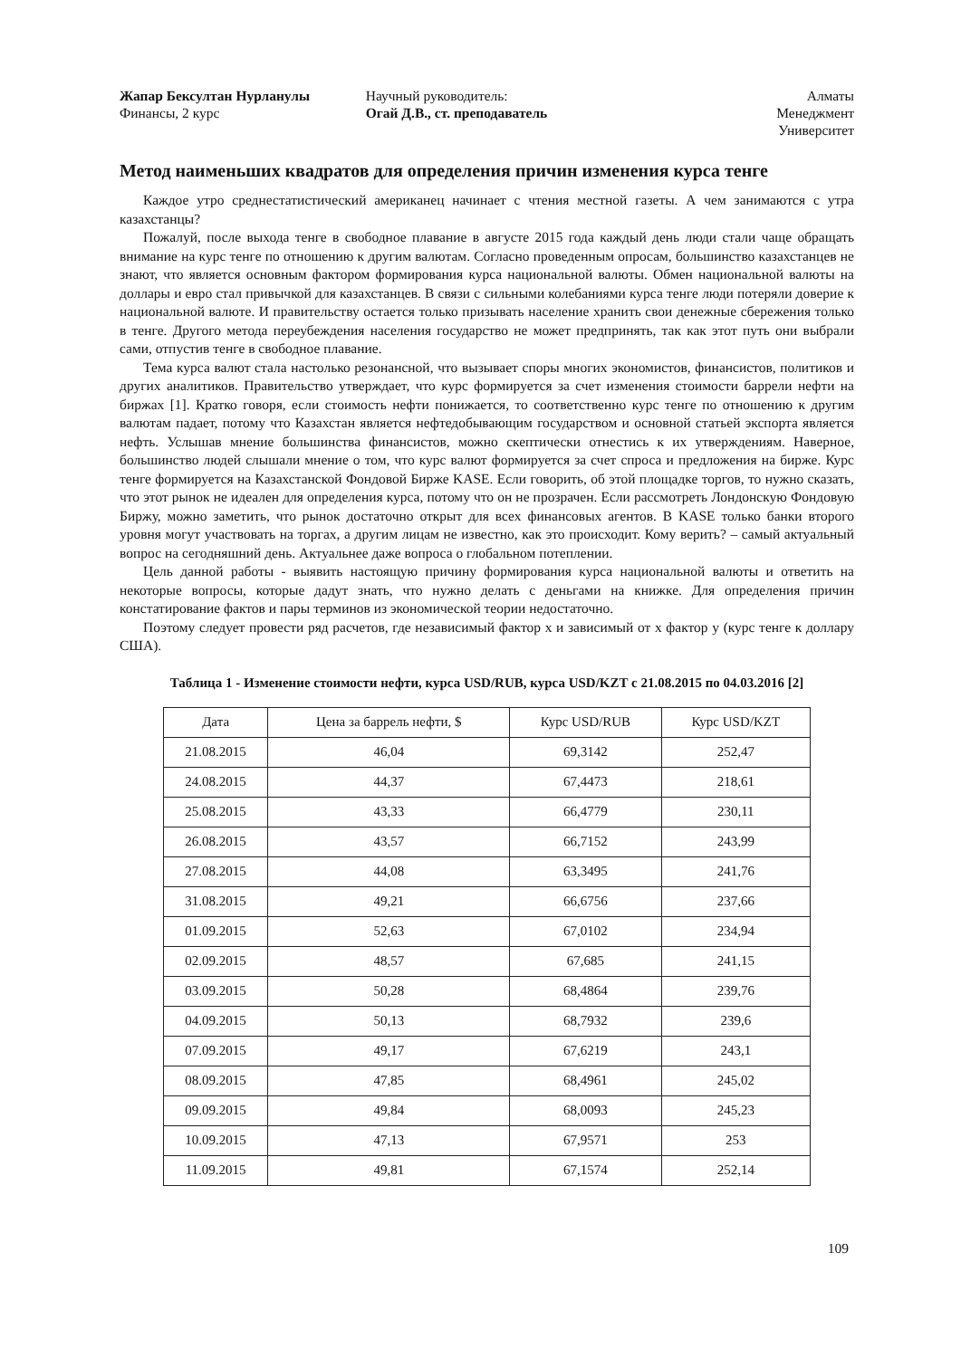Жапар Бексултан Нурланулы
Финансы, 2 курс
Научный руководитель:
Огай Д.В., ст. преподаватель
Алматы
Менеджмент
Университет
Метод наименьших квадратов для определения причин изменения курса тенге
Каждое утро среднестатистический американец начинает с чтения местной газеты. А чем занимаются с утра казахстанцы?
Пожалуй, после выхода тенге в свободное плавание в августе 2015 года каждый день люди стали чаще обращать внимание на курс тенге по отношению к другим валютам. Согласно проведенным опросам, большинство казахстанцев не знают, что является основным фактором формирования курса национальной валюты. Обмен национальной валюты на доллары и евро стал привычкой для казахстанцев. В связи с сильными колебаниями курса тенге люди потеряли доверие к национальной валюте. И правительству остается только призывать население хранить свои денежные сбережения только в тенге. Другого метода переубеждения населения государство не может предпринять, так как этот путь они выбрали сами, отпустив тенге в свободное плавание.
Тема курса валют стала настолько резонансной, что вызывает споры многих экономистов, финансистов, политиков и других аналитиков. Правительство утверждает, что курс формируется за счет изменения стоимости баррели нефти на биржах [1]. Кратко говоря, если стоимость нефти понижается, то соответственно курс тенге по отношению к другим валютам падает, потому что Казахстан является нефтедобывающим государством и основной статьей экспорта является нефть. Услышав мнение большинства финансистов, можно скептически отнестись к их утверждениям. Наверное, большинство людей слышали мнение о том, что курс валют формируется за счет спроса и предложения на бирже. Курс тенге формируется на Казахстанской Фондовой Бирже KASE. Если говорить, об этой площадке торгов, то нужно сказать, что этот рынок не идеален для определения курса, потому что он не прозрачен. Если рассмотреть Лондонскую Фондовую Биржу, можно заметить, что рынок достаточно открыт для всех финансовых агентов. В KASE только банки второго уровня могут участвовать на торгах, а другим лицам не известно, как это происходит. Кому верить? – самый актуальный вопрос на сегодняшний день. Актуальнее даже вопроса о глобальном потеплении.
Цель данной работы - выявить настоящую причину формирования курса национальной валюты и ответить на некоторые вопросы, которые дадут знать, что нужно делать с деньгами на книжке. Для определения причин констатирование фактов и пары терминов из экономической теории недостаточно.
Поэтому следует провести ряд расчетов, где независимый фактор x и зависимый от x фактор y (курс тенге к доллару США).
Таблица 1 - Изменение стоимости нефти, курса USD/RUB, курса USD/KZT с 21.08.2015 по 04.03.2016 [2]
| Дата | Цена за баррель нефти, $ | Курс USD/RUB | Курс USD/KZT |
| --- | --- | --- | --- |
| 21.08.2015 | 46,04 | 69,3142 | 252,47 |
| 24.08.2015 | 44,37 | 67,4473 | 218,61 |
| 25.08.2015 | 43,33 | 66,4779 | 230,11 |
| 26.08.2015 | 43,57 | 66,7152 | 243,99 |
| 27.08.2015 | 44,08 | 63,3495 | 241,76 |
| 31.08.2015 | 49,21 | 66,6756 | 237,66 |
| 01.09.2015 | 52,63 | 67,0102 | 234,94 |
| 02.09.2015 | 48,57 | 67,685 | 241,15 |
| 03.09.2015 | 50,28 | 68,4864 | 239,76 |
| 04.09.2015 | 50,13 | 68,7932 | 239,6 |
| 07.09.2015 | 49,17 | 67,6219 | 243,1 |
| 08.09.2015 | 47,85 | 68,4961 | 245,02 |
| 09.09.2015 | 49,84 | 68,0093 | 245,23 |
| 10.09.2015 | 47,13 | 67,9571 | 253 |
| 11.09.2015 | 49,81 | 67,1574 | 252,14 |
109